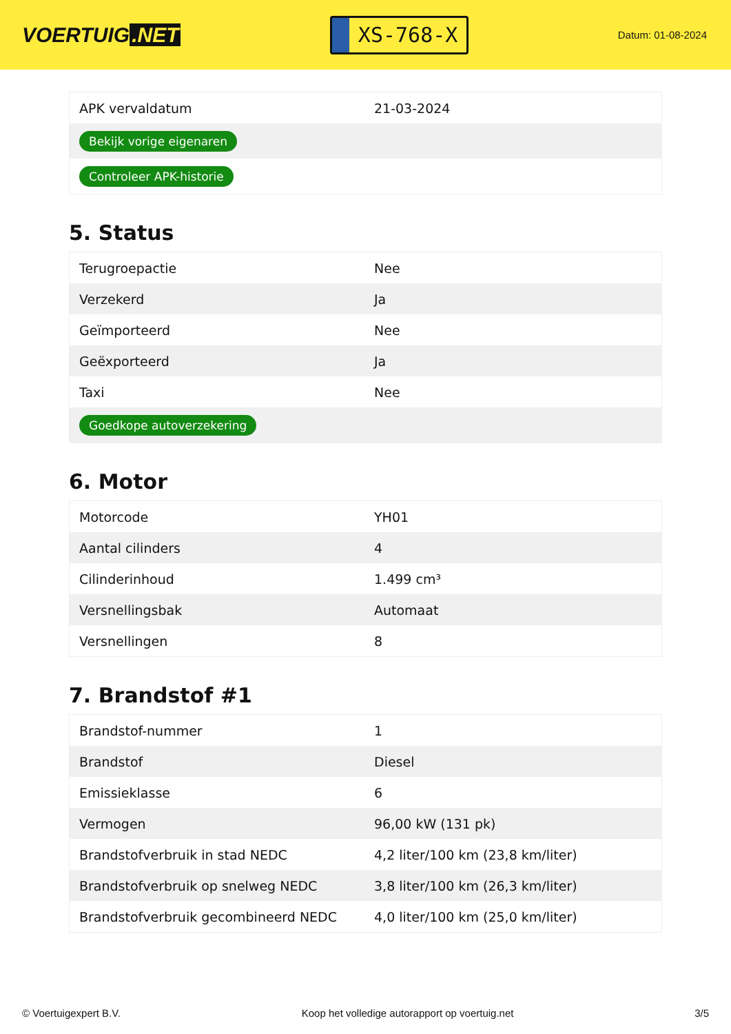VOERTUIG.NET
XS-768-X
Datum: 01-08-2024
| APK vervaldatum | 21-03-2024 |
| Bekijk vorige eigenaren | |
| Controleer APK-historie | |
5. Status
| Terugroepactie | Nee |
| Verzekerd | Ja |
| Geïmporteerd | Nee |
| Geëxporteerd | Ja |
| Taxi | Nee |
| Goedkope autoverzekering | |
6. Motor
| Motorcode | YH01 |
| Aantal cilinders | 4 |
| Cilinderinhoud | 1.499 cm³ |
| Versnellingsbak | Automaat |
| Versnellingen | 8 |
7. Brandstof #1
| Brandstof-nummer | 1 |
| Brandstof | Diesel |
| Emissieklasse | 6 |
| Vermogen | 96,00 kW (131 pk) |
| Brandstofverbruik in stad NEDC | 4,2 liter/100 km (23,8 km/liter) |
| Brandstofverbruik op snelweg NEDC | 3,8 liter/100 km (26,3 km/liter) |
| Brandstofverbruik gecombineerd NEDC | 4,0 liter/100 km (25,0 km/liter) |
© Voertuigexpert B.V. Koop het volledige autorapport op voertuig.net 3/5